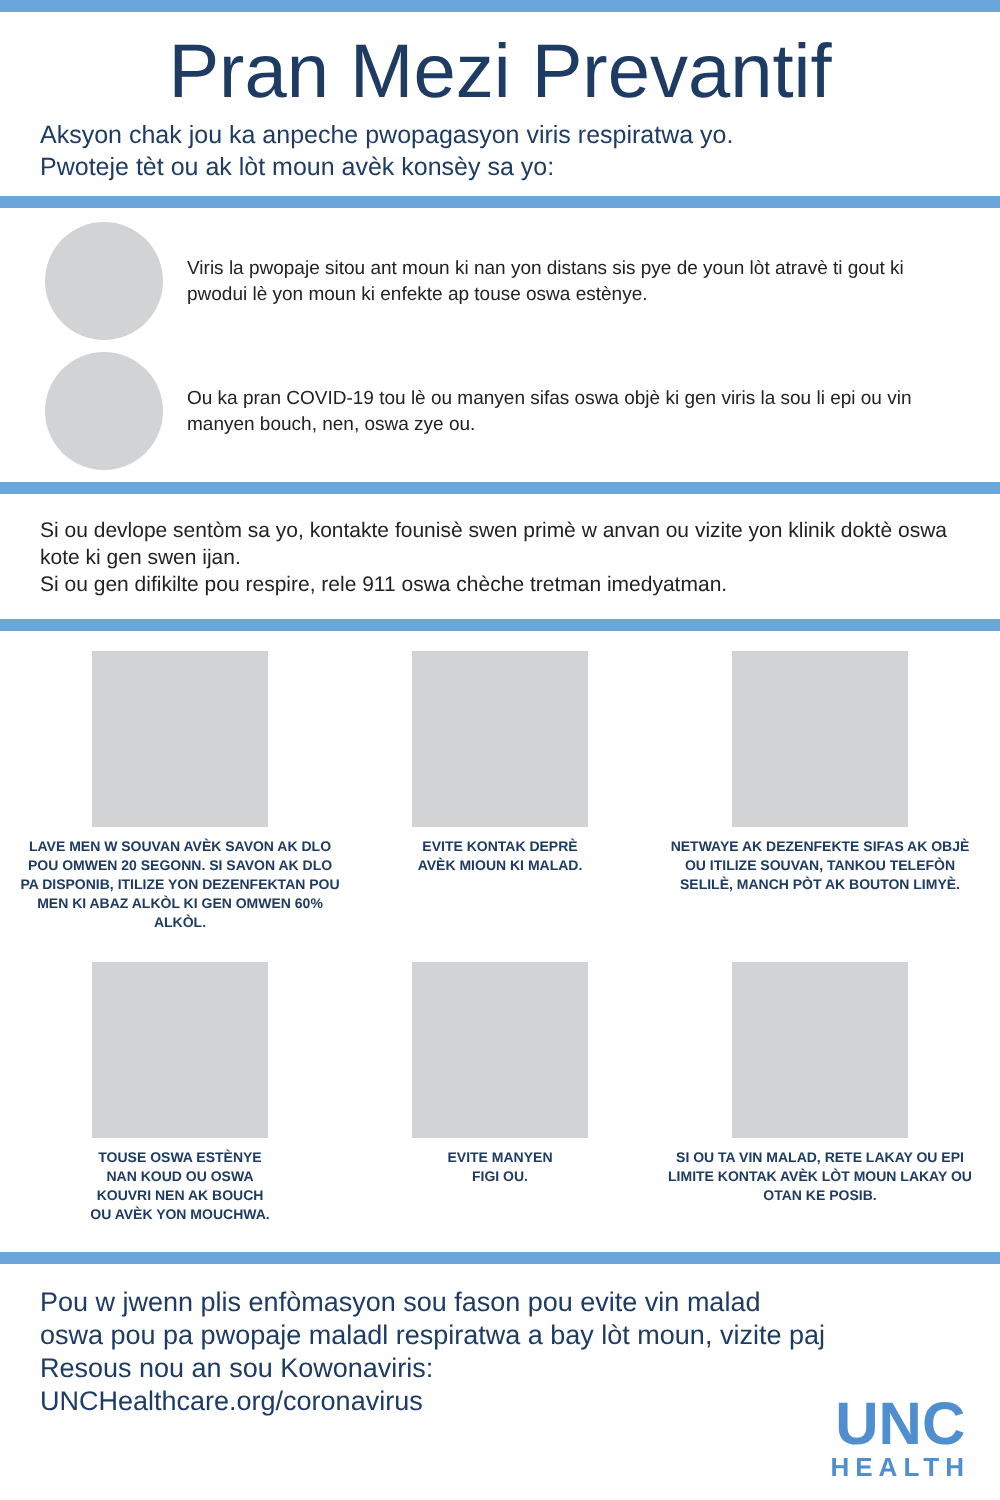Pran Mezi Prevantif
Aksyon chak jou ka anpeche pwopagasyon viris respiratwa yo.
Pwoteje tèt ou ak lòt moun avèk konsèy sa yo:
Viris la pwopaje sitou ant moun ki nan yon distans sis pye de youn lòt atravè ti gout ki pwodui lè yon moun ki enfekte ap touse oswa estènye.
Ou ka pran COVID-19 tou lè ou manyen sifas oswa objè ki gen viris la sou li epi ou vin manyen bouch, nen, oswa zye ou.
Si ou devlope sentòm sa yo, kontakte founisè swen primè w anvan ou vizite yon klinik doktè oswa kote ki gen swen ijan.
Si ou gen difikilte pou respire, rele 911 oswa chèche tretman imedyatman.
LAVE MEN W SOUVAN AVÈK SAVON AK DLO POU OMWEN 20 SEGONN. SI SAVON AK DLO PA DISPONIB, ITILIZE YON DEZENFEKTAN POU MEN KI ABAZ ALKÒL KI GEN OMWEN 60% ALKÒL.
EVITE KONTAK DEPRÈ
AVÈK MIOUN KI MALAD.
NETWAYE AK DEZENFEKTE SIFAS AK OBJÈ OU ITILIZE SOUVAN, TANKOU TELEFÒN SELILÈ, MANCH PÒT AK BOUTON LIMYÈ.
TOUSE OSWA ESTÈNYE
NAN KOUD OU OSWA
KOUVRI NEN AK BOUCH
OU AVÈK YON MOUCHWA.
EVITE MANYEN
FIGI OU.
SI OU TA VIN MALAD, RETE LAKAY OU EPI LIMITE KONTAK AVÈK LÒT MOUN LAKAY OU OTAN KE POSIB.
Pou w jwenn plis enfòmasyon sou fason pou evite vin malad oswa pou pa pwopaje maladl respiratwa a bay lòt moun, vizite paj Resous nou an sou Kowonaviris:
UNCHealthcare.org/coronavirus
UNC
HEALTH